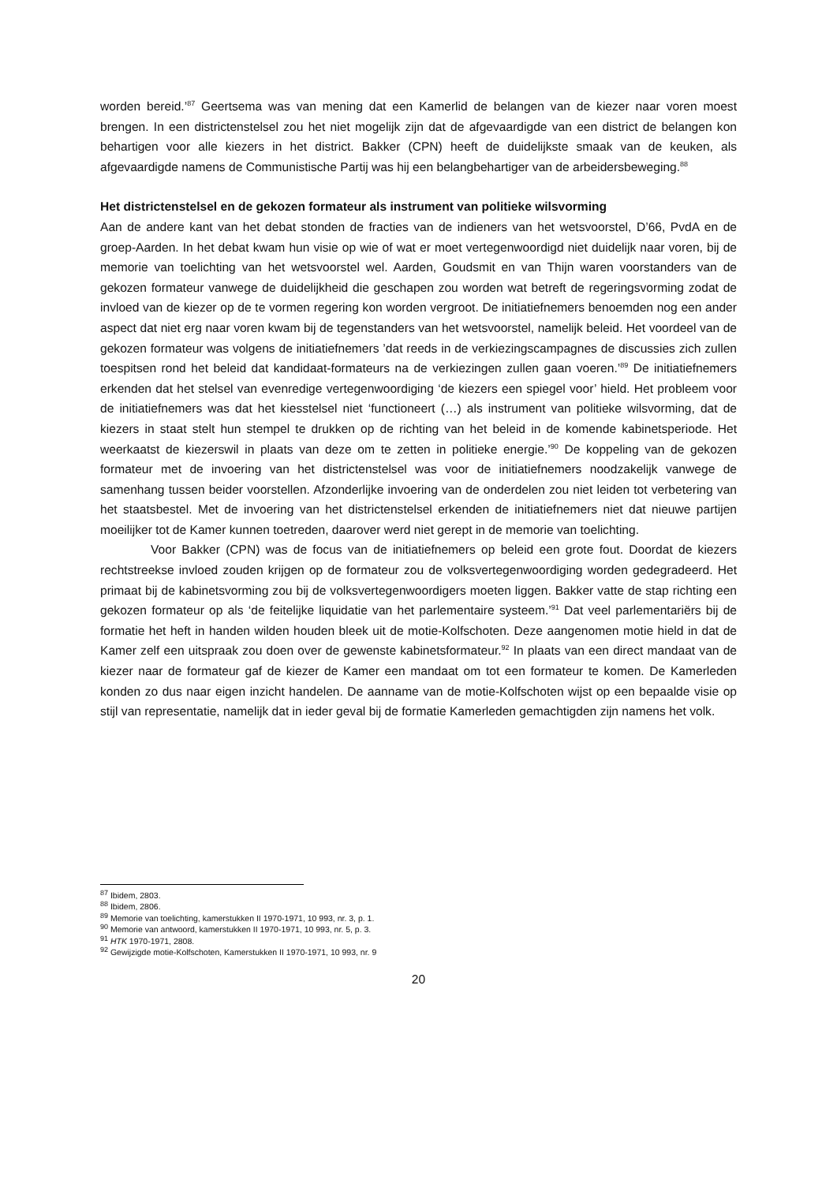worden bereid.’<sup>87</sup> Geertsema was van mening dat een Kamerlid de belangen van de kiezer naar voren moest brengen. In een districtenstelsel zou het niet mogelijk zijn dat de afgevaardigde van een district de belangen kon behartigen voor alle kiezers in het district. Bakker (CPN) heeft de duidelijkste smaak van de keuken, als afgevaardigde namens de Communistische Partij was hij een belangbehartiger van de arbeidersbeweging.<sup>88</sup>
Het districtenstelsel en de gekozen formateur als instrument van politieke wilsvorming
Aan de andere kant van het debat stonden de fracties van de indieners van het wetsvoorstel, D’66, PvdA en de groep-Aarden. In het debat kwam hun visie op wie of wat er moet vertegenwoordigd niet duidelijk naar voren, bij de memorie van toelichting van het wetsvoorstel wel. Aarden, Goudsmit en van Thijn waren voorstanders van de gekozen formateur vanwege de duidelijkheid die geschapen zou worden wat betreft de regeringsvorming zodat de invloed van de kiezer op de te vormen regering kon worden vergroot. De initiatiefnemers benoemden nog een ander aspect dat niet erg naar voren kwam bij de tegenstanders van het wetsvoorstel, namelijk beleid. Het voordeel van de gekozen formateur was volgens de initiatiefnemers ’dat reeds in de verkiezingscampagnes de discussies zich zullen toespitsen rond het beleid dat kandidaat-formateurs na de verkiezingen zullen gaan voeren.’<sup>89</sup> De initiatiefnemers erkenden dat het stelsel van evenredige vertegenwoordiging ‘de kiezers een spiegel voor’ hield. Het probleem voor de initiatiefnemers was dat het kiesstelsel niet ‘functioneert (…) als instrument van politieke wilsvorming, dat de kiezers in staat stelt hun stempel te drukken op de richting van het beleid in de komende kabinetsperiode. Het weerkaatst de kiezerswil in plaats van deze om te zetten in politieke energie.’<sup>90</sup> De koppeling van de gekozen formateur met de invoering van het districtenstelsel was voor de initiatiefnemers noodzakelijk vanwege de samenhang tussen beider voorstellen. Afzonderlijke invoering van de onderdelen zou niet leiden tot verbetering van het staatsbestel. Met de invoering van het districtenstelsel erkenden de initiatiefnemers niet dat nieuwe partijen moeilijker tot de Kamer kunnen toetreden, daarover werd niet gerept in de memorie van toelichting.
Voor Bakker (CPN) was de focus van de initiatiefnemers op beleid een grote fout. Doordat de kiezers rechtstreekse invloed zouden krijgen op de formateur zou de volksvertegenwoordiging worden gedegradeerd. Het primaat bij de kabinetsvorming zou bij de volksvertegenwoordigers moeten liggen. Bakker vatte de stap richting een gekozen formateur op als ‘de feitelijke liquidatie van het parlementaire systeem.’<sup>91</sup> Dat veel parlementariërs bij de formatie het heft in handen wilden houden bleek uit de motie-Kolfschoten. Deze aangenomen motie hield in dat de Kamer zelf een uitspraak zou doen over de gewenste kabinetsformateur.<sup>92</sup> In plaats van een direct mandaat van de kiezer naar de formateur gaf de kiezer de Kamer een mandaat om tot een formateur te komen. De Kamerleden konden zo dus naar eigen inzicht handelen. De aanname van de motie-Kolfschoten wijst op een bepaalde visie op stijl van representatie, namelijk dat in ieder geval bij de formatie Kamerleden gemachtigden zijn namens het volk.
<sup>87</sup> Ibidem, 2803.
<sup>88</sup> Ibidem, 2806.
<sup>89</sup> Memorie van toelichting, kamerstukken II 1970-1971, 10 993, nr. 3, p. 1.
<sup>90</sup> Memorie van antwoord, kamerstukken II 1970-1971, 10 993, nr. 5, p. 3.
<sup>91</sup> HTK 1970-1971, 2808.
<sup>92</sup> Gewijzigde motie-Kolfschoten, Kamerstukken II 1970-1971, 10 993, nr. 9
20